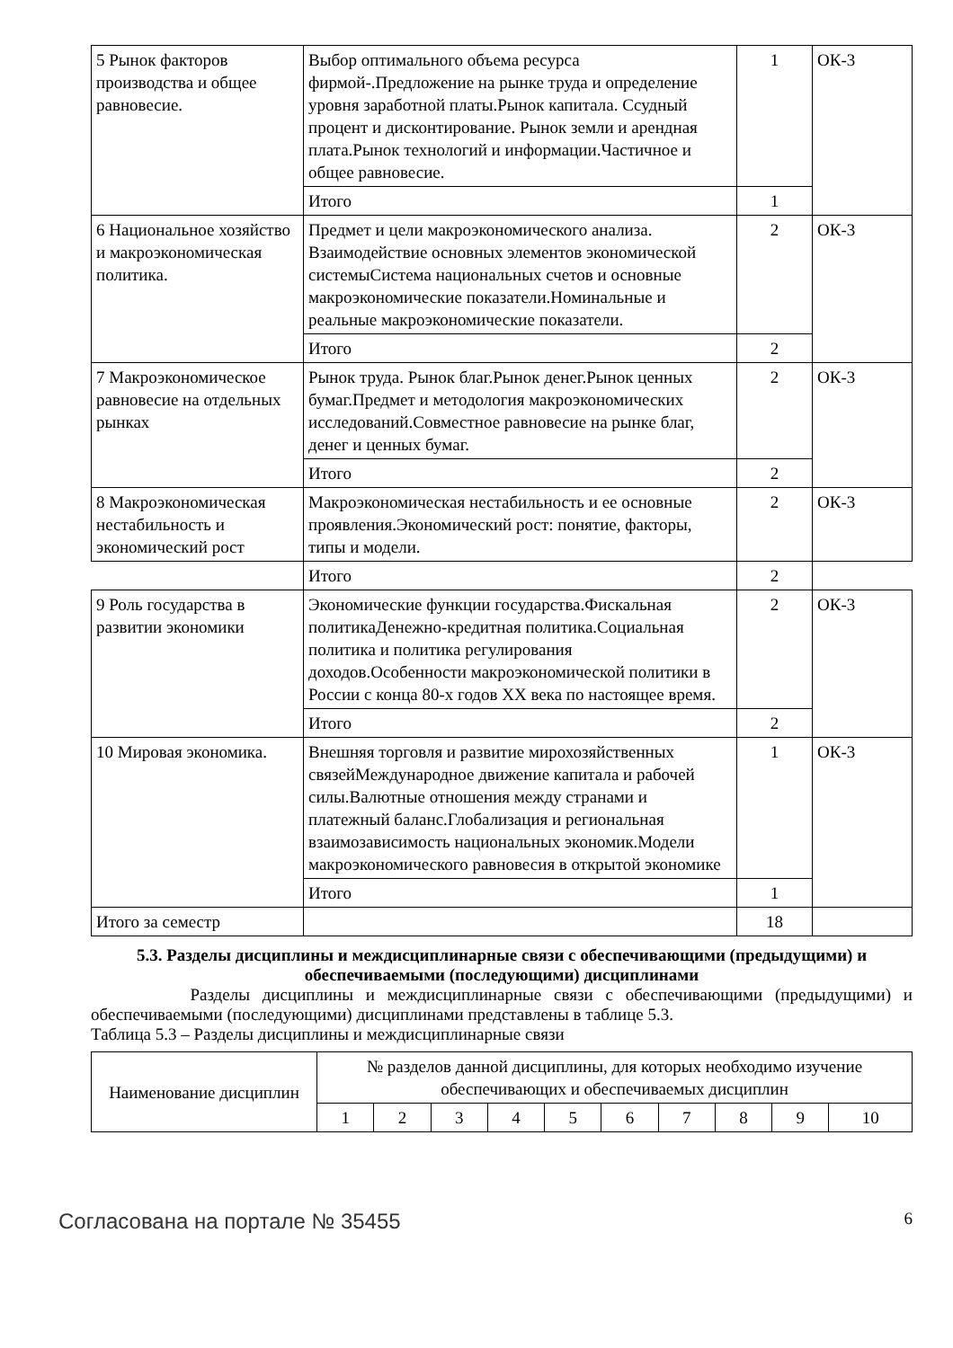| 5 Рынок факторов производства и общее равновесие. | Выбор оптимального объема ресурса фирмой-.Предложение на рынке труда и определение уровня заработной платы.Рынок капитала. Ссудный процент и дисконтирование. Рынок земли и арендная плата.Рынок технологий и информации.Частичное и общее равновесие. | 1 | ОК-3 |
| | Итого | 1 | |
| 6 Национальное хозяйство и макроэкономическая политика. | Предмет и цели макроэкономического анализа. Взаимодействие основных элементов экономической системыСистема национальных счетов и основные макроэкономические показатели.Номинальные и реальные макроэкономические показатели. | 2 | ОК-3 |
| | Итого | 2 | |
| 7 Макроэкономическое равновесие на отдельных рынках | Рынок труда. Рынок благ.Рынок денег.Рынок ценных бумаг.Предмет и методология макроэкономических исследований.Совместное равновесие на рынке благ, денег и ценных бумаг. | 2 | ОК-3 |
| | Итого | 2 | |
| 8 Макроэкономическая нестабильность и экономический рост | Макроэкономическая нестабильность и ее основные проявления.Экономический рост: понятие, факторы, типы и модели. | 2 | ОК-3 |
| | Итого | 2 | |
| 9 Роль государства в развитии экономики | Экономические функции государства.Фискальная политикаДенежно-кредитная политика.Социальная политика и политика регулирования доходов.Особенности макроэкономической политики в России с конца 80-х годов XX века по настоящее время. | 2 | ОК-3 |
| | Итого | 2 | |
| 10 Мировая экономика. | Внешняя торговля и развитие мирохозяйственных связейМеждународное движение капитала и рабочей силы.Валютные отношения между странами и платежный баланс.Глобализация и региональная взаимозависимость национальных экономик.Модели макроэкономического равновесия в открытой экономике | 1 | ОК-3 |
| | Итого | 1 | |
| Итого за семестр | | 18 | |
5.3. Разделы дисциплины и междисциплинарные связи с обеспечивающими (предыдущими) и обеспечиваемыми (последующими) дисциплинами
Разделы дисциплины и междисциплинарные связи с обеспечивающими (предыдущими) и обеспечиваемыми (последующими) дисциплинами представлены в таблице 5.3.
Таблица 5.3 – Разделы дисциплины и междисциплинарные связи
| Наименование дисциплин | № разделов данной дисциплины, для которых необходимо изучение обеспечивающих и обеспечиваемых дисциплин | | | | | | | | | |
| | 1 | 2 | 3 | 4 | 5 | 6 | 7 | 8 | 9 | 10 |
Согласована на портале № 35455 6